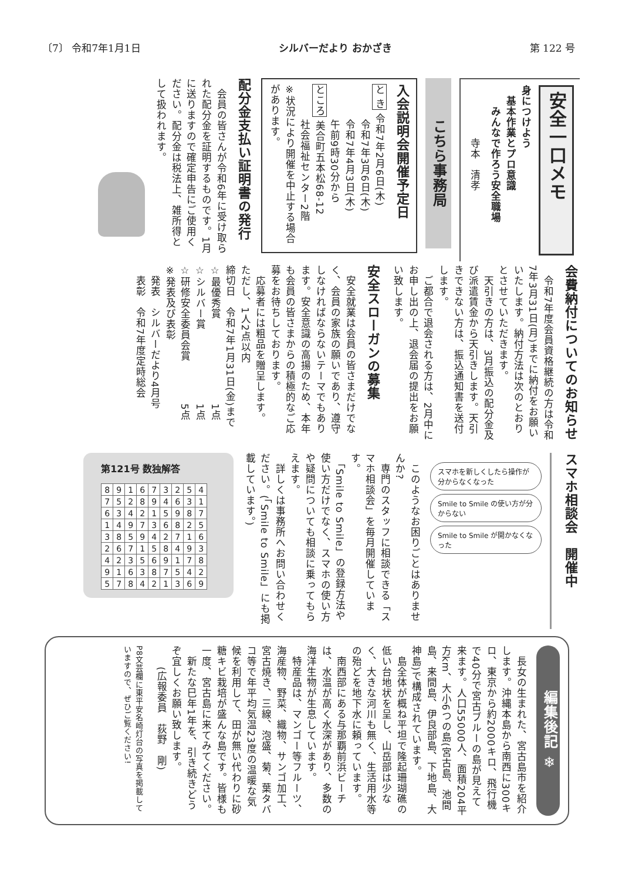〔7〕 令和7年1月1日 シルバーだより おかざき 第 122 号
安全一口メモ
身につけよう
　基本作業とプロ意識
　　みんなで作ろう安全職場
　　　　　寺本　清孝
こちら事務局
入会説明会開催予定日
と き 令和7年2月6日(木)
　　　 令和7年3月6日(木)
　　　 令和7年4月3日(木)
　　　 午前9時30分から
ところ 美合町五本松68-12
　　　 社会福祉センター2階
※状況により開催を中止する場合があります。
配分金支払い証明書の発行
　会員の皆さんが令和6年に受け取られた配分金を証明するものです。1月に送りますので確定申告にご使用ください。配分金は税法上、雑所得として扱われます。
会費納付についてのお知らせ
　令和7年度会員資格継続の方は令和7年3月31日(月)までに納付をお願いいたします。納付方法は次のとおりとさせていただきます。
　天引きの方は、3月振込の配分金及び派遣賃金から天引きします。天引きできない方は、振込通知書を送付します。
　ご都合で退会される方は、2月中にお申し出の上、退会届の提出をお願い致します。
安全スローガンの募集
　安全就業は会員の皆さまだけでなく、会員の家族の願いであり、遵守しなければならないテーマでもあります。安全意識の高揚のため、本年も会員の皆さまからの積極的なご応募をお待ちしております。
　応募者には粗品を贈呈します。
ただし、1人2点以内
締切日　令和7年1月31日(金)まで
☆最優秀賞　　　　　　　　1点
☆シルバー賞　　　　　　　1点
☆研修安全委員会賞　　　　5点
※発表及び表彰
　発表　シルバーだより4月号
　表彰　令和7年度定時総会
スマホ相談会　開催中
スマホを新しくしたら操作が分からなくなった
Smile to Smile の使い方が分からない
Smile to Smile が開かなくなった
　このようなお困りごとはありませんか?
　専門のスタッフに相談できる「スマホ相談会」を毎月開催しています。
　「Smile to Smile」の登録方法や使い方だけでなく、スマホの使い方や疑問についても相談に乗ってもらえます。
　詳しくは事務所へお問い合わせください。(「Smile to Smile」にも掲載しています。)
第121号 数独解答
| 8 | 9 | 1 | 6 | 7 | 3 | 2 | 5 | 4 |
| 7 | 5 | 2 | 8 | 9 | 4 | 6 | 3 | 1 |
| 6 | 3 | 4 | 2 | 1 | 5 | 9 | 8 | 7 |
| 1 | 4 | 9 | 7 | 3 | 6 | 8 | 2 | 5 |
| 3 | 8 | 5 | 9 | 4 | 2 | 7 | 1 | 6 |
| 2 | 6 | 7 | 1 | 5 | 8 | 4 | 9 | 3 |
| 4 | 2 | 3 | 5 | 6 | 9 | 1 | 7 | 8 |
| 9 | 1 | 6 | 3 | 8 | 7 | 5 | 4 | 2 |
| 5 | 7 | 8 | 4 | 2 | 1 | 3 | 6 | 9 |
編集後記 ❄
　長女の生まれた、宮古島市を紹介します。沖縄本島から南西に300キロ、東京から約2000キロ、飛行機で40分で宮古ブルーの島が見えて来ます。人口55000人、面積204平方km、大小6つの島(宮古島、池間島、来間島、伊良部島、下地島、大神島)で構成されています。
　島全体が概ね平坦で隆起珊瑚礁の低い台地状を呈し、山岳部は少なく、大きな河川も無く、生活用水等の殆どを地下水に頼っています。
　南西部にある与那覇前浜ビーチは、水温が高く水深があり、多数の海洋生物が生息しています。
　特産品は、マンゴー等フルーツ、海産物、野菜、織物、サンゴ加工、宮古焼き、三線、泡盛、菊、葉タバコ等で年平均気温23度の温暖な気候を利用して、田が無い代わりに砂糖キビ栽培が盛んな島です。皆様も一度、宮古島に来てみてください。
　新たな巳年1年を、引き続きどうぞ宜しくお願い致します。
　　(広報委員　荻野　剛)
P8文芸欄に東平安名崎灯台の写真を掲載していますので、ぜひご覧ください!